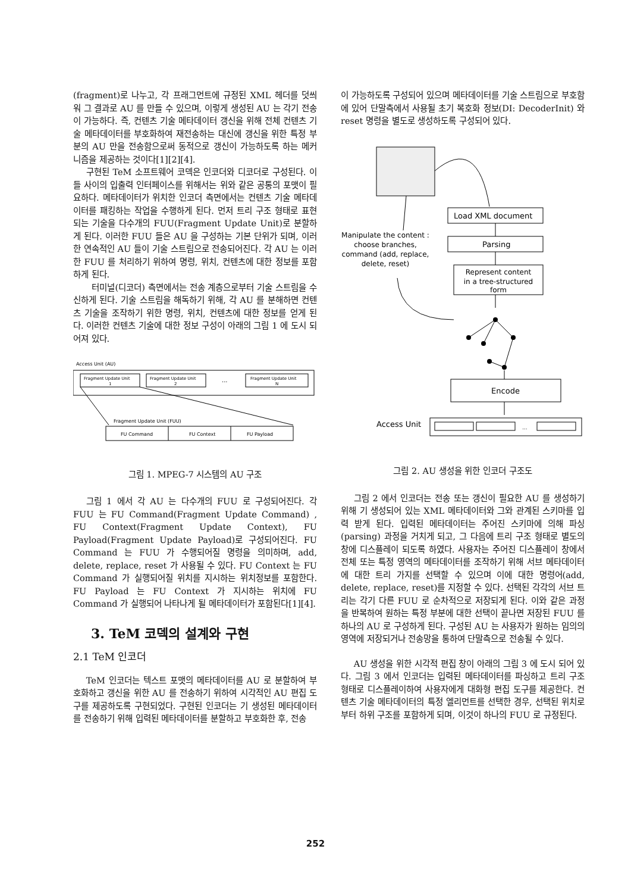(fragment)로 나누고, 각 프래그먼트에 규정된 XML 헤더를 덧씌워 그 결과로 AU 를 만들 수 있으며, 이렇게 생성된 AU 는 각기 전송이 가능하다. 즉, 컨텐츠 기술 메타데이터 갱신을 위해 전체 컨텐츠 기술 메타데이터를 부호화하여 재전송하는 대신에 갱신을 위한 특정 부분의 AU 만을 전송함으로써 동적으로 갱신이 가능하도록 하는 메커니즘을 제공하는 것이다[1][2][4].
구현된 TeM 소프트웨어 코덱은 인코더와 디코더로 구성된다. 이들 사이의 입출력 인터페이스를 위해서는 위와 같은 공통의 포맷이 필요하다. 메타데이터가 위치한 인코더 측면에서는 컨텐츠 기술 메타데이터를 패킹하는 작업을 수행하게 된다. 먼저 트리 구조 형태로 표현되는 기술을 다수개의 FUU(Fragment Update Unit)로 분할하게 된다. 이러한 FUU 들은 AU 을 구성하는 기본 단위가 되며, 이러한 연속적인 AU 들이 기술 스트림으로 전송되어진다. 각 AU 는 이러한 FUU 를 처리하기 위하여 명령, 위치, 컨텐츠에 대한 정보를 포함하게 된다.
터미널(디코더) 측면에서는 전송 계층으로부터 기술 스트림을 수신하게 된다. 기술 스트림을 해독하기 위해, 각 AU 를 분해하면 컨텐츠 기술을 조작하기 위한 명령, 위치, 컨텐츠에 대한 정보를 얻게 된다. 이러한 컨텐츠 기술에 대한 정보 구성이 아래의 그림 1 에 도시 되어져 있다.
Access Unit (AU)
Fragment Update Unit
1
Fragment Update Unit
2
...
Fragment Update Unit
N
Fragment Update Unit (FUU)
FU Command
FU Context
FU Payload
그림 1. MPEG-7 시스템의 AU 구조
그림 1 에서 각 AU 는 다수개의 FUU 로 구성되어진다. 각 FUU 는 FU Command(Fragment Update Command) , FU Context(Fragment Update Context), FU Payload(Fragment Update Payload)로 구성되어진다. FU Command 는 FUU 가 수행되어질 명령을 의미하며, add, delete, replace, reset 가 사용될 수 있다. FU Context 는 FU Command 가 실행되어질 위치를 지시하는 위치정보를 포함한다. FU Payload 는 FU Context 가 지시하는 위치에 FU Command 가 실행되어 나타나게 될 메타데이터가 포함된다[1][4].
3. TeM 코덱의 설계와 구현
2.1 TeM 인코더
TeM 인코더는 텍스트 포맷의 메타데이터를 AU 로 분할하여 부호화하고 갱신을 위한 AU 를 전송하기 위하여 시각적인 AU 편집 도구를 제공하도록 구현되었다. 구현된 인코더는 기 생성된 메타데이터를 전송하기 위해 입력된 메타데이터를 분할하고 부호화한 후, 전송
이 가능하도록 구성되어 있으며 메타데이터를 기술 스트림으로 부호함에 있어 단말측에서 사용될 초기 복호화 정보(DI: DecoderInit) 와 reset 명령을 별도로 생성하도록 구성되어 있다.
Load XML document
Parsing
Manipulate the content :
choose branches,
command (add, replace,
delete, reset)
Represent content
in a tree-structured
form
Encode
Access Unit
...
그림 2. AU 생성을 위한 인코더 구조도
그림 2 에서 인코더는 전송 또는 갱신이 필요한 AU 를 생성하기 위해 기 생성되어 있는 XML 메타데이터와 그와 관계된 스키마를 입력 받게 된다. 입력된 메타데이터는 주어진 스키마에 의해 파싱(parsing) 과정을 거치게 되고, 그 다음에 트리 구조 형태로 별도의 창에 디스플레이 되도록 하였다. 사용자는 주어진 디스플레이 창에서 전체 또는 특정 영역의 메타데이터를 조작하기 위해 서브 메타데이터에 대한 트리 가지를 선택할 수 있으며 이에 대한 명령어(add, delete, replace, reset)를 지정할 수 있다. 선택된 각각의 서브 트리는 각기 다른 FUU 로 순차적으로 저장되게 된다. 이와 같은 과정을 반복하여 원하는 특정 부분에 대한 선택이 끝나면 저장된 FUU 를 하나의 AU 로 구성하게 된다. 구성된 AU 는 사용자가 원하는 임의의 영역에 저장되거나 전송망을 통하여 단말측으로 전송될 수 있다.
AU 생성을 위한 시각적 편집 창이 아래의 그림 3 에 도시 되어 있다. 그림 3 에서 인코더는 입력된 메타데이터를 파싱하고 트리 구조 형태로 디스플레이하여 사용자에게 대화형 편집 도구를 제공한다. 컨텐츠 기술 메타데이터의 특정 엘리먼트를 선택한 경우, 선택된 위치로부터 하위 구조를 포함하게 되며, 이것이 하나의 FUU 로 규정된다.
252